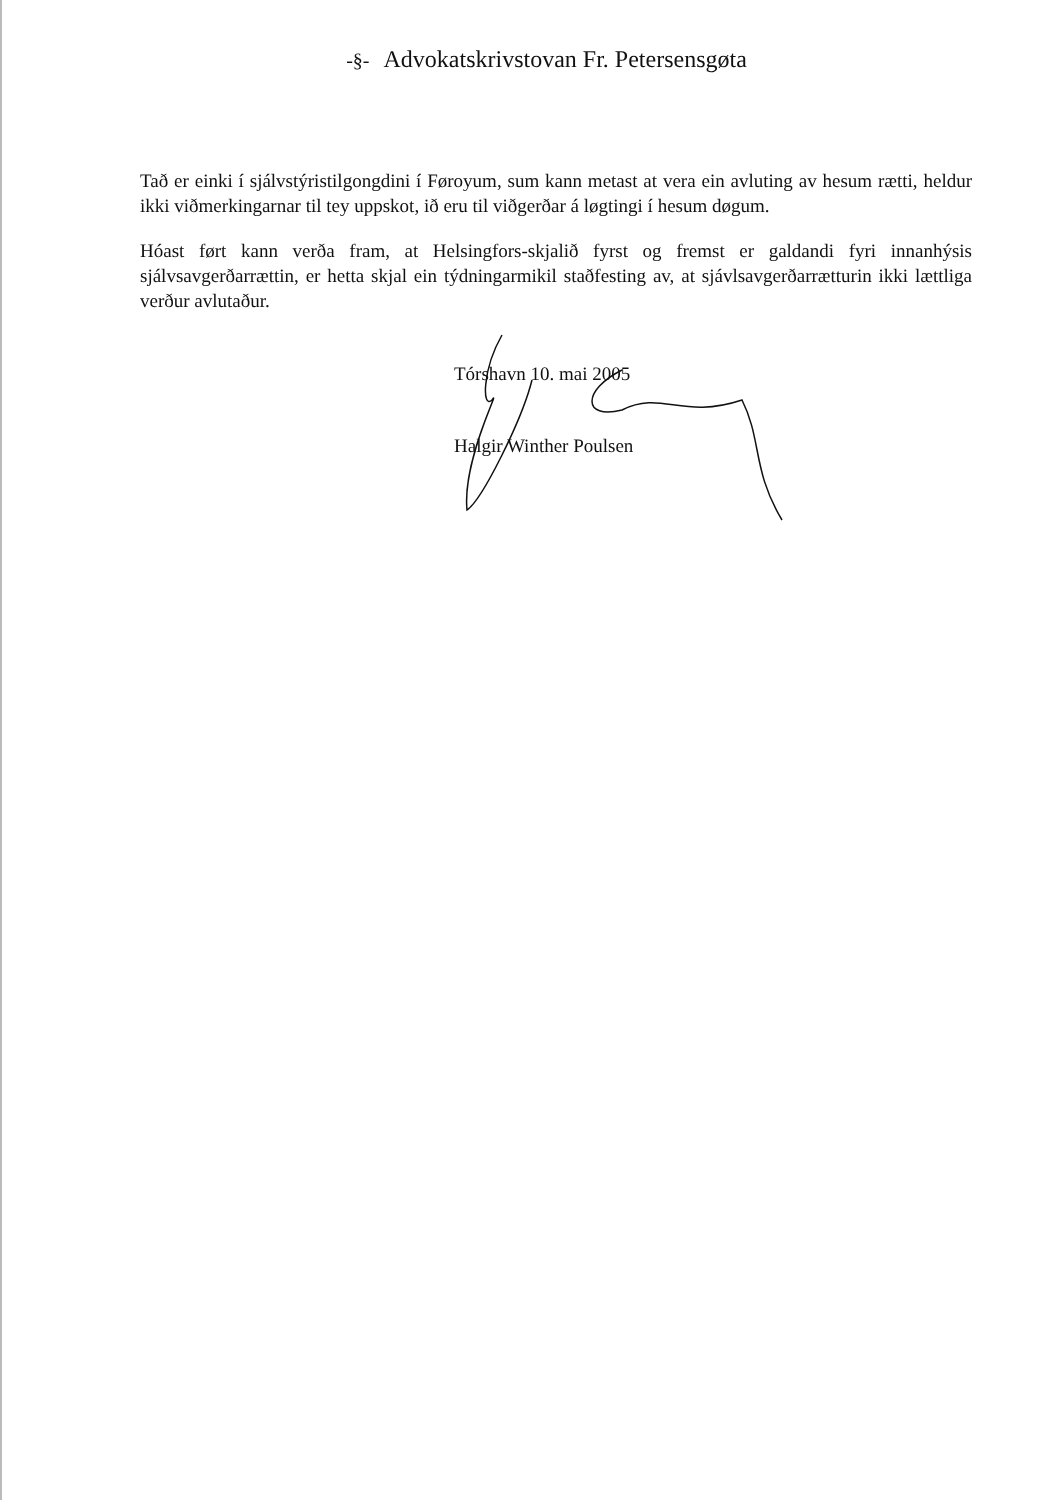-§- Advokatskrivstovan Fr. Petersensgøta
Tað er einki í sjálvstýristilgongdini í Føroyum, sum kann metast at vera ein avluting av hesum rætti, heldur ikki viðmerkingarnar til tey uppskot, ið eru til viðgerðar á løgtingi í hesum døgum.
Hóast ført kann verða fram, at Helsingfors-skjalið fyrst og fremst er galdandi fyri innanhýsis sjálvsavgerðarrættin, er hetta skjal ein týdningarmikil staðfesting av, at sjávlsavgerðarrætturin ikki lættliga verður avlutaður.
Tórshavn 10. mai 2005
Halgir Winther Poulsen